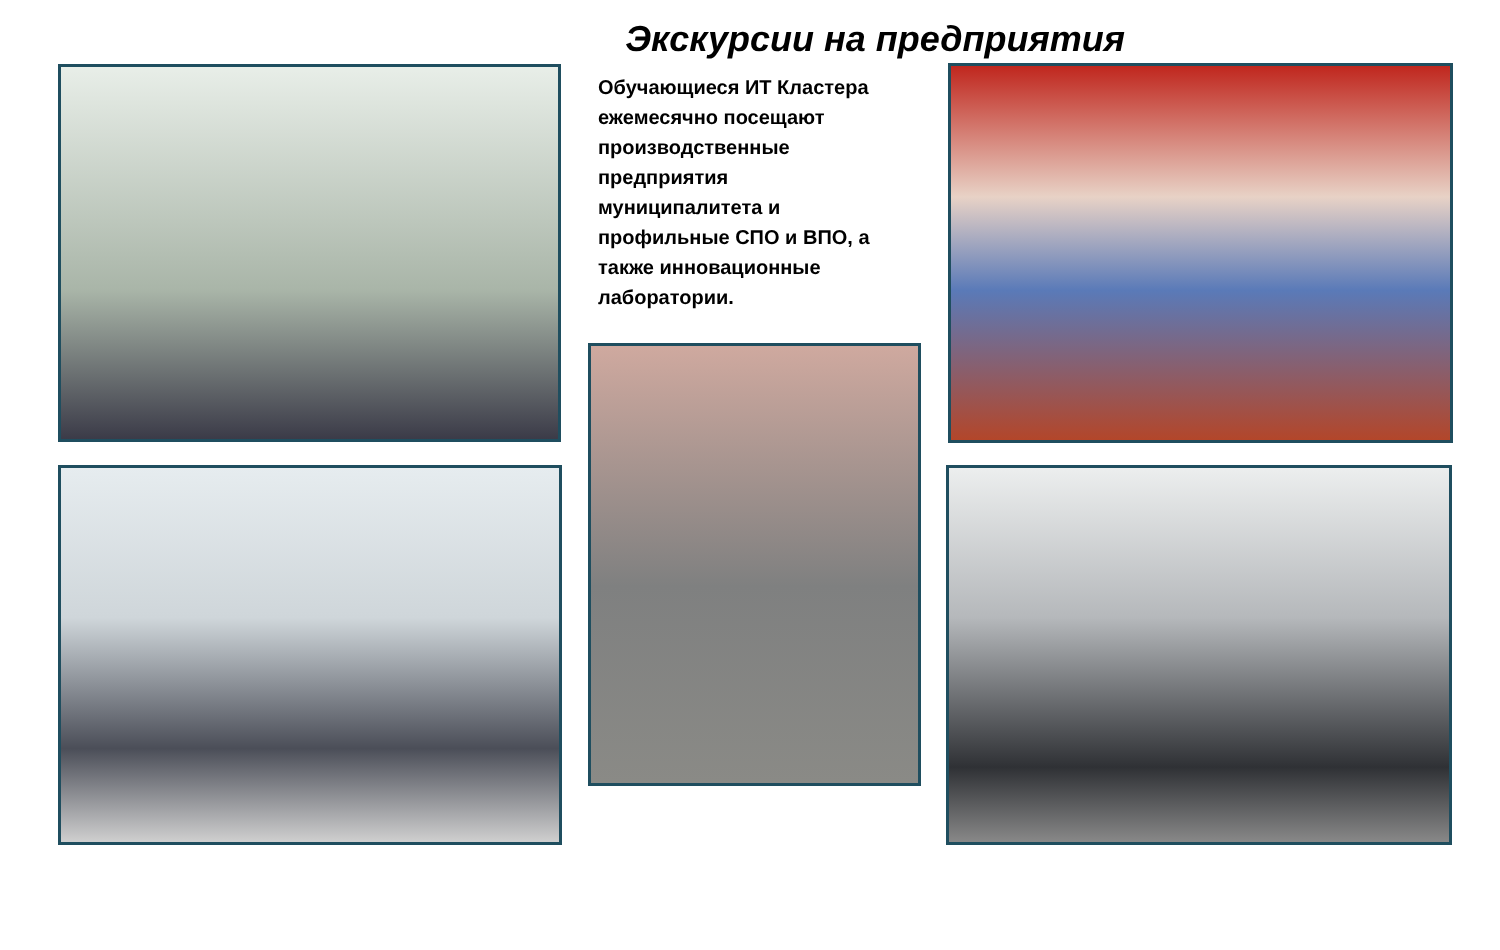Экскурсии на предприятия
Обучающиеся ИТ Кластера ежемесячно посещают производственные предприятия муниципалитета и профильные СПО и ВПО, а также инновационные лаборатории.